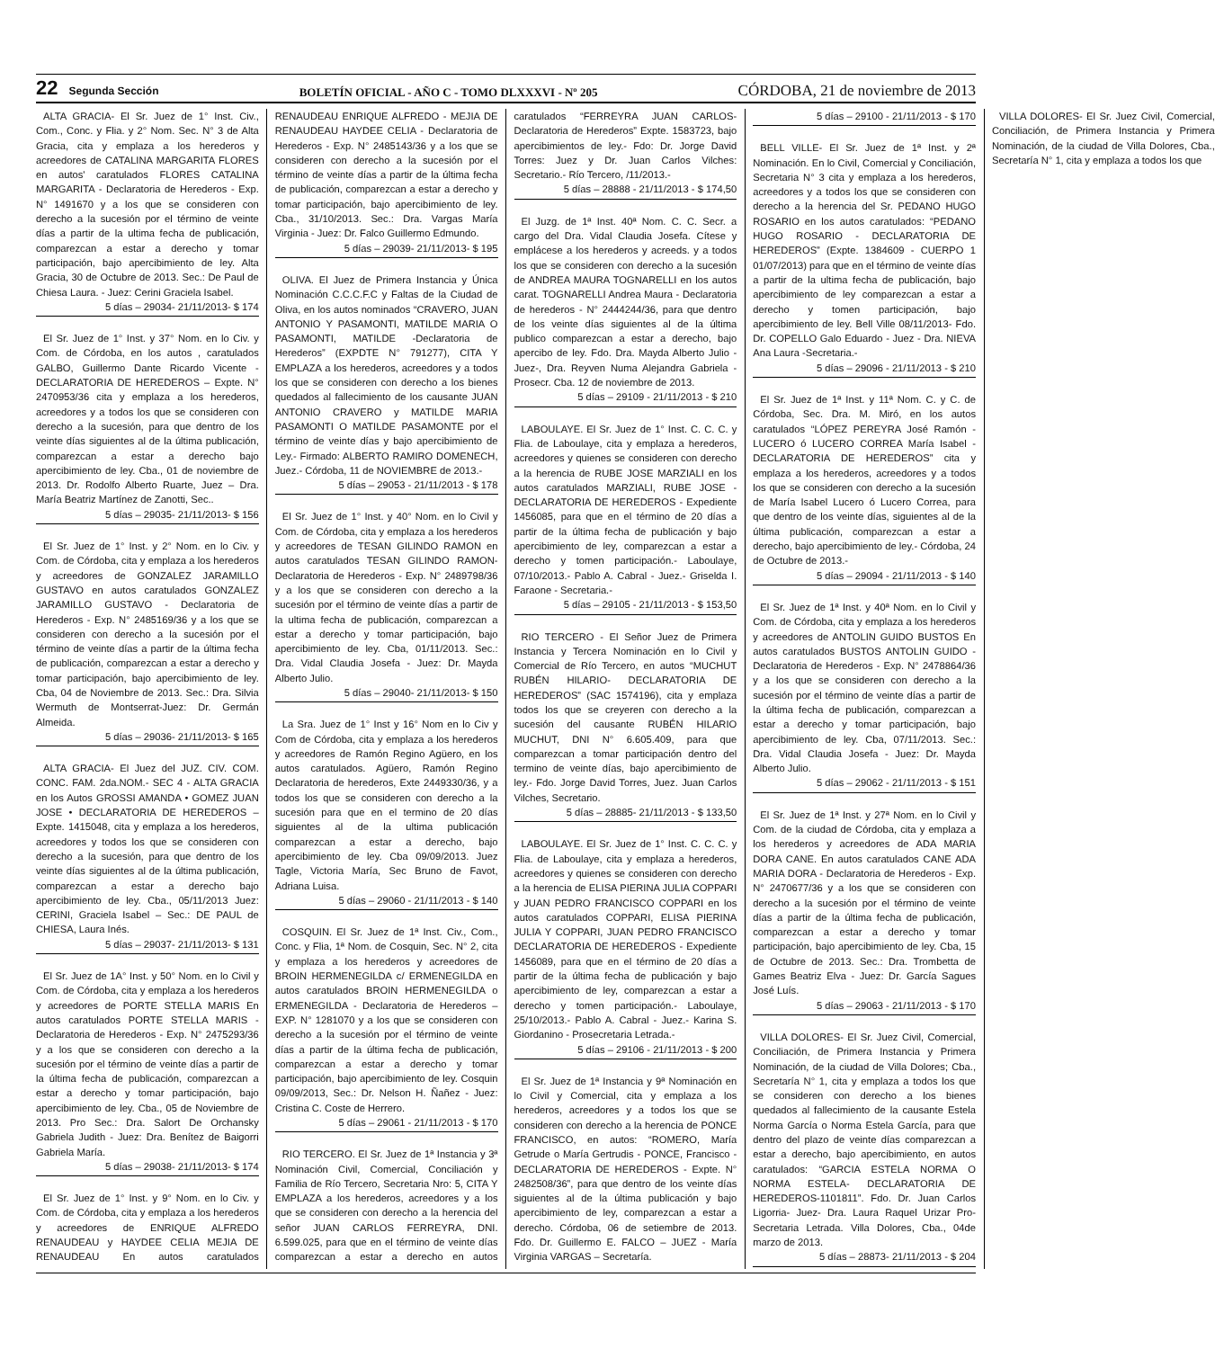22 Segunda Sección
BOLETÍN OFICIAL - AÑO C - TOMO DLXXXVI - Nº 205
CÓRDOBA, 21 de noviembre de 2013
ALTA GRACIA- El Sr. Juez de 1° Inst. Civ., Com., Conc. y Flia. y 2° Nom. Sec. N° 3 de Alta Gracia, cita y emplaza a los herederos y acreedores de CATALINA MARGARITA FLORES en autos' caratulados FLORES CATALINA MARGARITA - Declaratoria de Herederos - Exp. N° 1491670 y a los que se consideren con derecho a la sucesión por el término de veinte días a partir de la ultima fecha de publicación, comparezcan a estar a derecho y tomar participación, bajo apercibimiento de ley. Alta Gracia, 30 de Octubre de 2013. Sec.: De Paul de Chiesa Laura. - Juez: Cerini Graciela Isabel.
5 días – 29034- 21/11/2013- $ 174
El Sr. Juez de 1° Inst. y 37° Nom. en lo Civ. y Com. de Córdoba, en los autos , caratulados GALBO, Guillermo Dante Ricardo Vicente - DECLARATORIA DE HEREDEROS – Expte. N° 2470953/36 cita y emplaza a los herederos, acreedores y a todos los que se consideren con derecho a la sucesión, para que dentro de los veinte días siguientes al de la última publicación, comparezcan a estar a derecho bajo apercibimiento de ley. Cba., 01 de noviembre de 2013. Dr. Rodolfo Alberto Ruarte, Juez – Dra. María Beatriz Martínez de Zanotti, Sec..
5 días – 29035- 21/11/2013- $ 156
El Sr. Juez de 1° Inst. y 2° Nom. en lo Civ. y Com. de Córdoba, cita y emplaza a los herederos y acreedores de GONZALEZ JARAMILLO GUSTAVO en autos caratulados GONZALEZ JARAMILLO GUSTAVO - Declaratoria de Herederos - Exp. N° 2485169/36 y a los que se consideren con derecho a la sucesión por el término de veinte días a partir de la última fecha de publicación, comparezcan a estar a derecho y tomar participación, bajo apercibimiento de ley. Cba, 04 de Noviembre de 2013. Sec.: Dra. Silvia Wermuth de Montserrat-Juez: Dr. Germán Almeida.
5 días – 29036- 21/11/2013- $ 165
ALTA GRACIA- El Juez del JUZ. CIV. COM. CONC. FAM. 2da.NOM.- SEC 4 - ALTA GRACIA en los Autos GROSSI AMANDA • GOMEZ JUAN JOSE • DECLARATORIA DE HEREDEROS – Expte. 1415048, cita y emplaza a los herederos, acreedores y todos los que se consideren con derecho a la sucesión, para que dentro de los veinte días siguientes al de la última publicación, comparezcan a estar a derecho bajo apercibimiento de ley. Cba., 05/11/2013 Juez: CERINI, Graciela Isabel – Sec.: DE PAUL de CHIESA, Laura Inés.
5 días – 29037- 21/11/2013- $ 131
El Sr. Juez de 1A° Inst. y 50° Nom. en lo Civil y Com. de Córdoba, cita y emplaza a los herederos y acreedores de PORTE STELLA MARIS En autos caratulados PORTE STELLA MARIS - Declaratoria de Herederos - Exp. N° 2475293/36 y a los que se consideren con derecho a la sucesión por el término de veinte días a partir de la última fecha de publicación, comparezcan a estar a derecho y tomar participación, bajo apercibimiento de ley. Cba., 05 de Noviembre de 2013. Pro Sec.: Dra. Salort De Orchansky Gabriela Judith - Juez: Dra. Benítez de Baigorri Gabriela María.
5 días – 29038- 21/11/2013- $ 174
El Sr. Juez de 1° Inst. y 9° Nom. en lo Civ. y Com. de Córdoba, cita y emplaza a los herederos y acreedores de ENRIQUE ALFREDO RENAUDEAU y HAYDEE CELIA MEJIA DE RENAUDEAU En autos caratulados RENAUDEAU ENRIQUE ALFREDO - MEJIA DE RENAUDEAU HAYDEE CELIA - Declaratoria de Herederos - Exp. N° 2485143/36 y a los que se consideren con derecho a la sucesión por el término de veinte días a partir de la última fecha de publicación, comparezcan a estar a derecho y tomar participación, bajo apercibimiento de ley. Cba., 31/10/2013. Sec.: Dra. Vargas María Virginia - Juez: Dr. Falco Guillermo Edmundo.
5 días – 29039- 21/11/2013- $ 195
OLIVA. El Juez de Primera Instancia y Única Nominación C.C.C.F.C y Faltas de la Ciudad de Oliva, en los autos nominados “CRAVERO, JUAN ANTONIO Y PASAMONTI, MATILDE MARIA O PASAMONTI, MATILDE -Declaratoria de Herederos” (EXPDTE N° 791277), CITA Y EMPLAZA a los herederos, acreedores y a todos los que se consideren con derecho a los bienes quedados al fallecimiento de los causante JUAN ANTONIO CRAVERO y MATILDE MARIA PASAMONTI O MATILDE PASAMONTE por el término de veinte días y bajo apercibimiento de Ley.- Firmado: ALBERTO RAMIRO DOMENECH, Juez.- Córdoba, 11 de NOVIEMBRE de 2013.-
5 días – 29053 - 21/11/2013 - $ 178
El Sr. Juez de 1° Inst. y 40° Nom. en lo Civil y Com. de Córdoba, cita y emplaza a los herederos y acreedores de TESAN GILINDO RAMON en autos caratulados TESAN GILINDO RAMON- Declaratoria de Herederos - Exp. N° 2489798/36 y a los que se consideren con derecho a la sucesión por el término de veinte días a partir de la ultima fecha de publicación, comparezcan a estar a derecho y tomar participación, bajo apercibimiento de ley. Cba, 01/11/2013. Sec.: Dra. Vidal Claudia Josefa - Juez: Dr. Mayda Alberto Julio.
5 días – 29040- 21/11/2013- $ 150
La Sra. Juez de 1° Inst y 16° Nom en lo Civ y Com de Córdoba, cita y emplaza a los herederos y acreedores de Ramón Regino Agüero, en los autos caratulados. Agüero, Ramón Regino Declaratoria de herederos, Exte 2449330/36, y a todos los que se consideren con derecho a la sucesión para que en el termino de 20 días siguientes al de la ultima publicación comparezcan a estar a derecho, bajo apercibimiento de ley. Cba 09/09/2013. Juez Tagle, Victoria María, Sec Bruno de Favot, Adriana Luisa.
5 días – 29060 - 21/11/2013 - $ 140
COSQUIN. El Sr. Juez de 1ª Inst. Civ., Com., Conc. y Flia, 1ª Nom. de Cosquin, Sec. N° 2, cita y emplaza a los herederos y acreedores de BROIN HERMENEGILDA c/ ERMENEGILDA en autos caratulados BROIN HERMENEGILDA o ERMENEGILDA - Declaratoria de Herederos – EXP. N° 1281070 y a los que se consideren con derecho a la sucesión por el término de veinte días a partir de la última fecha de publicación, comparezcan a estar a derecho y tomar participación, bajo apercibimiento de ley. Cosquin 09/09/2013, Sec.: Dr. Nelson H. Ñañez - Juez: Cristina C. Coste de Herrero.
5 días – 29061 - 21/11/2013 - $ 170
RIO TERCERO. El Sr. Juez de 1ª Instancia y 3ª Nominación Civil, Comercial, Conciliación y Familia de Río Tercero, Secretaria Nro: 5, CITA Y EMPLAZA a los herederos, acreedores y a los que se consideren con derecho a la herencia del señor JUAN CARLOS FERREYRA, DNI. 6.599.025, para que en el término de veinte días comparezcan a estar a derecho en autos caratulados “FERREYRA JUAN CARLOS- Declaratoria de Herederos” Expte. 1583723, bajo apercibimientos de ley.- Fdo: Dr. Jorge David Torres: Juez y Dr. Juan Carlos Vilches: Secretario.- Río Tercero, /11/2013.-
5 días – 28888 - 21/11/2013 - $ 174,50
El Juzg. de 1ª Inst. 40ª Nom. C. C. Secr. a cargo del Dra. Vidal Claudia Josefa. Cítese y emplácese a los herederos y acreeds. y a todos los que se consideren con derecho a la sucesión de ANDREA MAURA TOGNARELLI en los autos carat. TOGNARELLI Andrea Maura - Declaratoria de herederos - N° 2444244/36, para que dentro de los veinte días siguientes al de la última publico comparezcan a estar a derecho, bajo apercibo de ley. Fdo. Dra. Mayda Alberto Julio -Juez-, Dra. Reyven Numa Alejandra Gabriela - Prosecr. Cba. 12 de noviembre de 2013.
5 días – 29109 - 21/11/2013 - $ 210
LABOULAYE. El Sr. Juez de 1° Inst. C. C. C. y Flia. de Laboulaye, cita y emplaza a herederos, acreedores y quienes se consideren con derecho a la herencia de RUBE JOSE MARZIALI en los autos caratulados MARZIALI, RUBE JOSE - DECLARATORIA DE HEREDEROS - Expediente 1456085, para que en el término de 20 días a partir de la última fecha de publicación y bajo apercibimiento de ley, comparezcan a estar a derecho y tomen participación.- Laboulaye, 07/10/2013.- Pablo A. Cabral - Juez.- Griselda I. Faraone - Secretaria.-
5 días – 29105 - 21/11/2013 - $ 153,50
RIO TERCERO - El Señor Juez de Primera Instancia y Tercera Nominación en lo Civil y Comercial de Río Tercero, en autos “MUCHUT RUBÉN HILARIO- DECLARATORIA DE HEREDEROS” (SAC 1574196), cita y emplaza todos los que se creyeren con derecho a la sucesión del causante RUBÉN HILARIO MUCHUT, DNI N° 6.605.409, para que comparezcan a tomar participación dentro del termino de veinte días, bajo apercibimiento de ley.- Fdo. Jorge David Torres, Juez. Juan Carlos Vilches, Secretario.
5 días – 28885- 21/11/2013 - $ 133,50
LABOULAYE. El Sr. Juez de 1° Inst. C. C. C. y Flia. de Laboulaye, cita y emplaza a herederos, acreedores y quienes se consideren con derecho a la herencia de ELISA PIERINA JULIA COPPARI y JUAN PEDRO FRANCISCO COPPARI en los autos caratulados COPPARI, ELISA PIERINA JULIA Y COPPARI, JUAN PEDRO FRANCISCO DECLARATORIA DE HEREDEROS - Expediente 1456089, para que en el término de 20 días a partir de la última fecha de publicación y bajo apercibimiento de ley, comparezcan a estar a derecho y tomen participación.- Laboulaye, 25/10/2013.- Pablo A. Cabral - Juez.- Karina S. Giordanino - Prosecretaria Letrada.-
5 días – 29106 - 21/11/2013 - $ 200
El Sr. Juez de 1ª Instancia y 9ª Nominación en lo Civil y Comercial, cita y emplaza a los herederos, acreedores y a todos los que se consideren con derecho a la herencia de PONCE FRANCISCO, en autos: “ROMERO, María Getrude o María Gertrudis - PONCE, Francisco - DECLARATORIA DE HEREDEROS - Expte. N° 2482508/36”, para que dentro de los veinte días siguientes al de la última publicación y bajo apercibimiento de ley, comparezcan a estar a derecho. Córdoba, 06 de setiembre de 2013. Fdo. Dr. Guillermo E. FALCO – JUEZ - María Virginia VARGAS – Secretaría.
5 días – 29100 - 21/11/2013 - $ 170
BELL VILLE- El Sr. Juez de 1ª Inst. y 2ª Nominación. En lo Civil, Comercial y Conciliación, Secretaria N° 3 cita y emplaza a los herederos, acreedores y a todos los que se consideren con derecho a la herencia del Sr. PEDANO HUGO ROSARIO en los autos caratulados: “PEDANO HUGO ROSARIO - DECLARATORIA DE HEREDEROS” (Expte. 1384609 - CUERPO 1 01/07/2013) para que en el término de veinte días a partir de la ultima fecha de publicación, bajo apercibimiento de ley comparezcan a estar a derecho y tomen participación, bajo apercibimiento de ley. Bell Ville 08/11/2013- Fdo. Dr. COPELLO Galo Eduardo - Juez - Dra. NIEVA Ana Laura -Secretaria.-
5 días – 29096 - 21/11/2013 - $ 210
El Sr. Juez de 1ª Inst. y 11ª Nom. C. y C. de Córdoba, Sec. Dra. M. Miró, en los autos caratulados “LÓPEZ PEREYRA José Ramón - LUCERO ó LUCERO CORREA María Isabel - DECLARATORIA DE HEREDEROS” cita y emplaza a los herederos, acreedores y a todos los que se consideren con derecho a la sucesión de María Isabel Lucero ó Lucero Correa, para que dentro de los veinte días, siguientes al de la última publicación, comparezcan a estar a derecho, bajo apercibimiento de ley.- Córdoba, 24 de Octubre de 2013.-
5 días – 29094 - 21/11/2013 - $ 140
El Sr. Juez de 1ª Inst. y 40ª Nom. en lo Civil y Com. de Córdoba, cita y emplaza a los herederos y acreedores de ANTOLIN GUIDO BUSTOS En autos caratulados BUSTOS ANTOLIN GUIDO - Declaratoria de Herederos - Exp. N° 2478864/36 y a los que se consideren con derecho a la sucesión por el término de veinte días a partir de la última fecha de publicación, comparezcan a estar a derecho y tomar participación, bajo apercibimiento de ley. Cba, 07/11/2013. Sec.: Dra. Vidal Claudia Josefa - Juez: Dr. Mayda Alberto Julio.
5 días – 29062 - 21/11/2013 - $ 151
El Sr. Juez de 1ª Inst. y 27ª Nom. en lo Civil y Com. de la ciudad de Córdoba, cita y emplaza a los herederos y acreedores de ADA MARIA DORA CANE. En autos caratulados CANE ADA MARIA DORA - Declaratoria de Herederos - Exp. N° 2470677/36 y a los que se consideren con derecho a la sucesión por el término de veinte días a partir de la última fecha de publicación, comparezcan a estar a derecho y tomar participación, bajo apercibimiento de ley. Cba, 15 de Octubre de 2013. Sec.: Dra. Trombetta de Games Beatriz Elva - Juez: Dr. García Sagues José Luís.
5 días – 29063 - 21/11/2013 - $ 170
VILLA DOLORES- El Sr. Juez Civil, Comercial, Conciliación, de Primera Instancia y Primera Nominación, de la ciudad de Villa Dolores; Cba., Secretaría N° 1, cita y emplaza a todos los que se consideren con derecho a los bienes quedados al fallecimiento de la causante Estela Norma García o Norma Estela García, para que dentro del plazo de veinte días comparezcan a estar a derecho, bajo apercibimiento, en autos caratulados: “GARCIA ESTELA NORMA O NORMA ESTELA- DECLARATORIA DE HEREDEROS-1101811”. Fdo. Dr. Juan Carlos Ligorria- Juez- Dra. Laura Raquel Urizar Pro-Secretaria Letrada. Villa Dolores, Cba., 04de marzo de 2013.
5 días – 28873- 21/11/2013 - $ 204
VILLA DOLORES- El Sr. Juez Civil, Comercial, Conciliación, de Primera Instancia y Primera Nominación, de la ciudad de Villa Dolores, Cba., Secretaría N° 1, cita y emplaza a todos los que